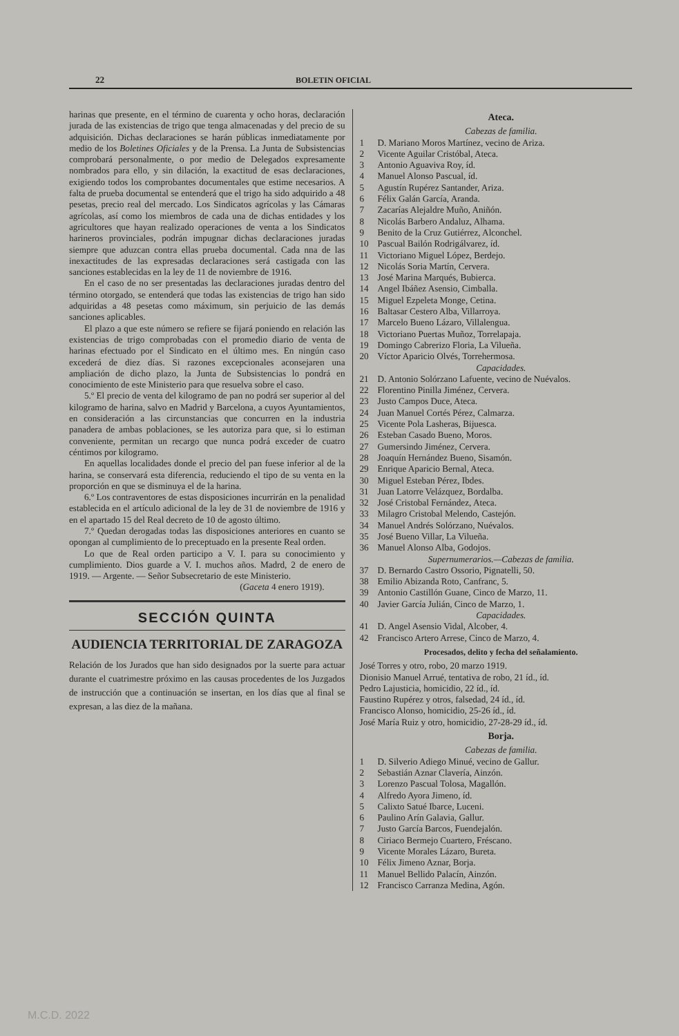22 BOLETIN OFICIAL
harinas que presente, en el término de cuarenta y ocho horas, declaración jurada de las existencias de trigo que tenga almacenadas y del precio de su adquisición. Dichas declaraciones se harán públicas inmediatamente por medio de los Boletines Oficiales y de la Prensa. La Junta de Subsistencias comprobará personalmente, o por medio de Delegados expresamente nombrados para ello, y sin dilación, la exactitud de esas declaraciones, exigiendo todos los comprobantes documentales que estime necesarios. A falta de prueba documental se entenderá que el trigo ha sido adquirido a 48 pesetas, precio real del mercado. Los Sindicatos agrícolas y las Cámaras agrícolas, así como los miembros de cada una de dichas entidades y los agricultores que hayan realizado operaciones de venta a los Sindicatos harineros provinciales, podrán impugnar dichas declaraciones juradas siempre que aduzcan contra ellas prueba documental. Cada nna de las inexactitudes de las expresadas declaraciones será castigada con las sanciones establecidas en la ley de 11 de noviembre de 1916.
En el caso de no ser presentadas las declaraciones juradas dentro del término otorgado, se entenderá que todas las existencias de trigo han sido adquiridas a 48 pesetas como máximum, sin perjuicio de las demás sanciones aplicables.
El plazo a que este número se refiere se fijará poniendo en relación las existencias de trigo comprobadas con el promedio diario de venta de harinas efectuado por el Sindicato en el último mes. En ningún caso excederá de diez días. Si razones excepcionales aconsejaren una ampliación de dicho plazo, la Junta de Subsistencias lo pondrá en conocimiento de este Ministerio para que resuelva sobre el caso.
5.º El precio de venta del kilogramo de pan no podrá ser superior al del kilogramo de harina, salvo en Madrid y Barcelona, a cuyos Ayuntamientos, en consideración a las circunstancias que concurren en la industria panadera de ambas poblaciones, se les autoriza para que, si lo estiman conveniente, permitan un recargo que nunca podrá exceder de cuatro céntimos por kilogramo.
En aquellas localidades donde el precio del pan fuese inferior al de la harina, se conservará esta diferencia, reduciendo el tipo de su venta en la proporción en que se disminuya el de la harina.
6.º Los contraventores de estas disposiciones incurrirán en la penalidad establecida en el artículo adicional de la ley de 31 de noviembre de 1916 y en el apartado 15 del Real decreto de 10 de agosto último.
7.º Quedan derogadas todas las disposiciones anteriores en cuanto se opongan al cumplimiento de lo preceptuado en la presente Real orden.
Lo que de Real orden participo a V. I. para su conocimiento y cumplimiento. Dios guarde a V. I. muchos años. Madrd, 2 de enero de 1919. — Argente. — Señor Subsecretario de este Ministerio.
(Gaceta 4 enero 1919).
SECCIÓN QUINTA
AUDIENCIA TERRITORIAL DE ZARAGOZA
Relación de los Jurados que han sido designados por la suerte para actuar durante el cuatrimestre próximo en las causas procedentes de los Juzgados de instrucción que a continuación se insertan, en los días que al final se expresan, a las diez de la mañana.
Ateca.
Cabezas de familia.
1 D. Mariano Moros Martínez, vecino de Ariza.
2 Vicente Aguilar Cristóbal, Ateca.
3 Antonio Aguaviva Roy, íd.
4 Manuel Alonso Pascual, íd.
5 Agustín Rupérez Santander, Ariza.
6 Félix Galán García, Aranda.
7 Zacarías Alejaldre Muño, Aniñón.
8 Nicolás Barbero Andaluz, Alhama.
9 Benito de la Cruz Gutiérrez, Alconchel.
10 Pascual Bailón Rodrigálvarez, íd.
11 Victoriano Miguel López, Berdejo.
12 Nicolás Soria Martín, Cervera.
13 José Marina Marqués, Bubierca.
14 Angel Ibáñez Asensio, Cimballa.
15 Miguel Ezpeleta Monge, Cetina.
16 Baltasar Cestero Alba, Villarroya.
17 Marcelo Bueno Lázaro, Villalengua.
18 Victoriano Puertas Muñoz, Torrelapaja.
19 Domingo Cabrerizo Floria, La Vilueña.
20 Víctor Aparicio Olvés, Torrehermosa.
Capacidades.
21 D. Antonio Solórzano Lafuente, vecino de Nuévalos.
22 Florentino Pinilla Jiménez, Cervera.
23 Justo Campos Duce, Ateca.
24 Juan Manuel Cortés Pérez, Calmarza.
25 Vicente Pola Lasheras, Bijuesca.
26 Esteban Casado Bueno, Moros.
27 Gumersindo Jiménez, Cervera.
28 Joaquín Hernández Bueno, Sisamón.
29 Enrique Aparicio Bernal, Ateca.
30 Miguel Esteban Pérez, Ibdes.
31 Juan Latorre Velázquez, Bordalba.
32 José Cristobal Fernández, Ateca.
33 Milagro Cristobal Melendo, Castejón.
34 Manuel Andrés Solórzano, Nuévalos.
35 José Bueno Villar, La Vilueña.
36 Manuel Alonso Alba, Godojos.
Supernumerarios.—Cabezas de familia.
37 D. Bernardo Castro Ossorio, Pignatelli, 50.
38 Emilio Abizanda Roto, Canfranc, 5.
39 Antonio Castillón Guane, Cinco de Marzo, 11.
40 Javier García Julián, Cinco de Marzo, 1.
Capacidades.
41 D. Angel Asensio Vidal, Alcober, 4.
42 Francisco Artero Arrese, Cinco de Marzo, 4.
Procesados, delito y fecha del señalamiento.
José Torres y otro, robo, 20 marzo 1919.
Dionisio Manuel Arrué, tentativa de robo, 21 íd., íd.
Pedro Lajusticia, homicidio, 22 íd., íd.
Faustino Rupérez y otros, falsedad, 24 íd., íd.
Francisco Alonso, homicidio, 25-26 íd., íd.
José María Ruiz y otro, homicidio, 27-28-29 íd., íd.
Borja.
Cabezas de familia.
1 D. Silverio Adiego Minué, vecino de Gallur.
2 Sebastián Aznar Clavería, Ainzón.
3 Lorenzo Pascual Tolosa, Magallón.
4 Alfredo Ayora Jimeno, íd.
5 Calixto Satué Ibarce, Luceni.
6 Paulino Arín Galavia, Gallur.
7 Justo García Barcos, Fuendejalón.
8 Ciriaco Bermejo Cuartero, Fréscano.
9 Vicente Morales Lázaro, Bureta.
10 Félix Jimeno Aznar, Borja.
11 Manuel Bellido Palacín, Ainzón.
12 Francisco Carranza Medina, Agón.
M.C.D. 2022